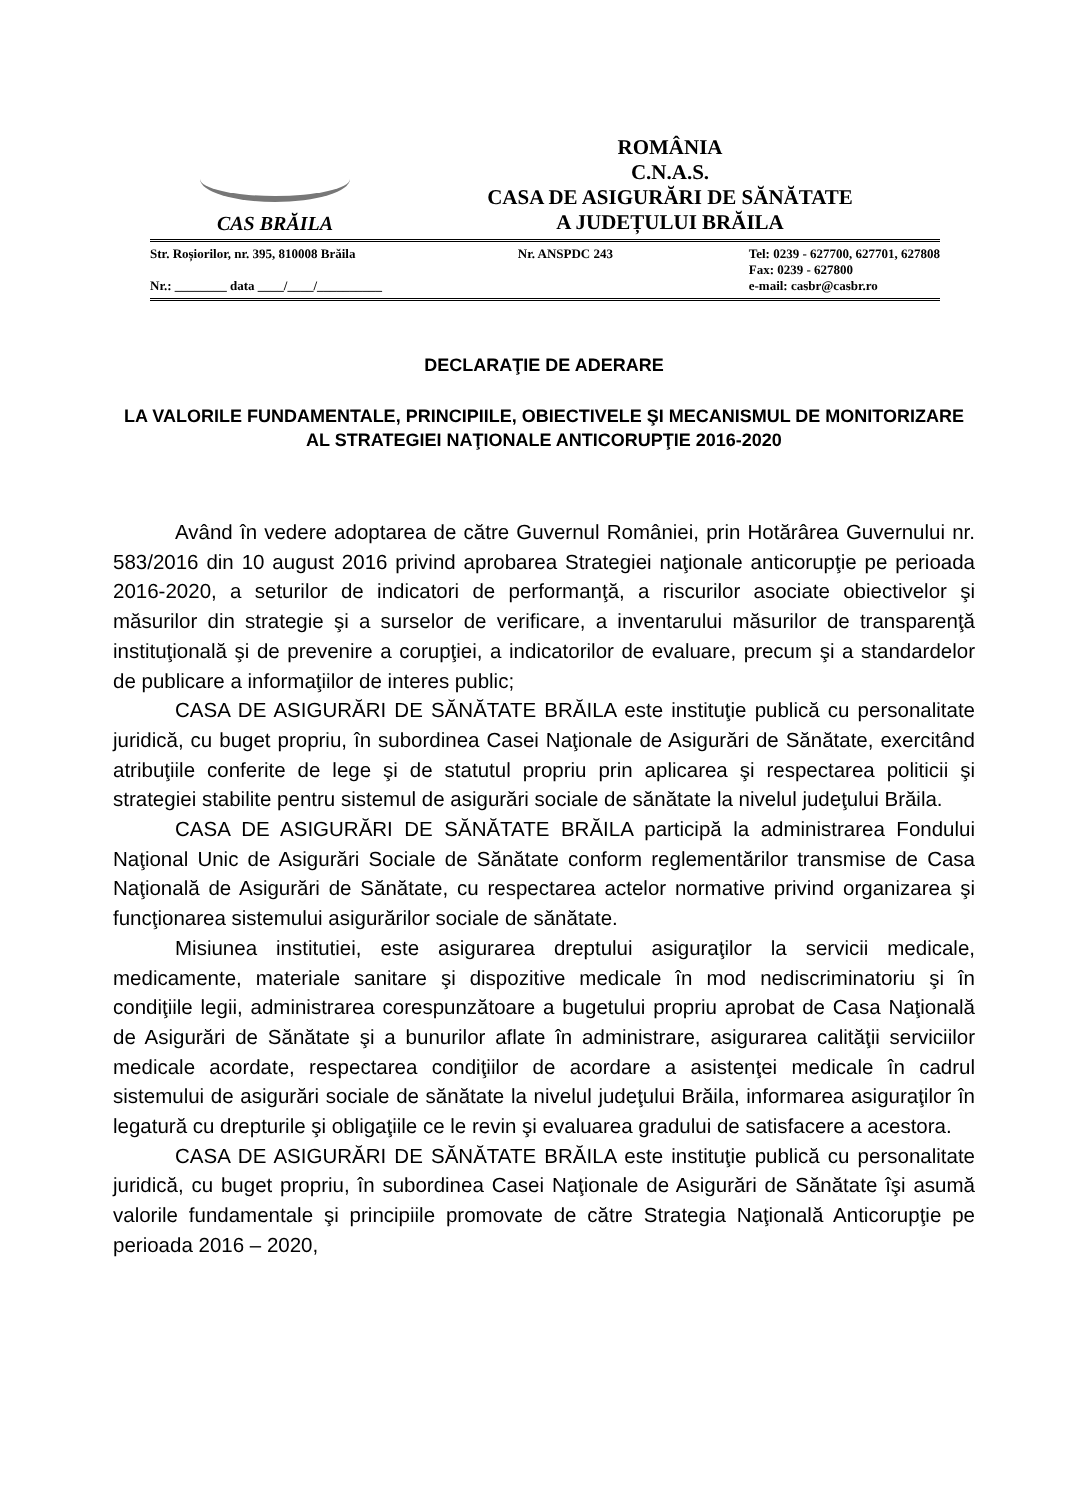CAS BRĂILA
ROMÂNIA
C.N.A.S.
CASA DE ASIGURĂRI DE SĂNĂTATE
A JUDEȚULUI BRĂILA
Str. Roșiorilor, nr. 395, 810008 Brăila
Nr.: ________ data ____/____/__________
Nr. ANSPDC 243 Tel: 0239 - 627700, 627701, 627808
Fax: 0239 - 627800
e-mail: casbr@casbr.ro
DECLARAŢIE DE ADERARE
LA VALORILE FUNDAMENTALE, PRINCIPIILE, OBIECTIVELE ŞI MECANISMUL DE MONITORIZARE AL STRATEGIEI NAŢIONALE ANTICORUPŢIE 2016-2020
Având în vedere adoptarea de către Guvernul României, prin Hotărârea Guvernului nr. 583/2016 din 10 august 2016 privind aprobarea Strategiei naţionale anticorupţie pe perioada 2016-2020, a seturilor de indicatori de performanţă, a riscurilor asociate obiectivelor şi măsurilor din strategie şi a surselor de verificare, a inventarului măsurilor de transparenţă instituţională şi de prevenire a corupţiei, a indicatorilor de evaluare, precum şi a standardelor de publicare a informaţiilor de interes public;
CASA DE ASIGURĂRI DE SĂNĂTATE BRĂILA este instituţie publică cu personalitate juridică, cu buget propriu, în subordinea Casei Naţionale de Asigurări de Sănătate, exercitând atribuţiile conferite de lege şi de statutul propriu prin aplicarea şi respectarea politicii şi strategiei stabilite pentru sistemul de asigurări sociale de sănătate la nivelul judeţului Brăila.
CASA DE ASIGURĂRI DE SĂNĂTATE BRĂILA participă la administrarea Fondului Naţional Unic de Asigurări Sociale de Sănătate conform reglementărilor transmise de Casa Naţională de Asigurări de Sănătate, cu respectarea actelor normative privind organizarea şi funcţionarea sistemului asigurărilor sociale de sănătate.
Misiunea institutiei, este asigurarea dreptului asiguraţilor la servicii medicale, medicamente, materiale sanitare şi dispozitive medicale în mod nediscriminatoriu şi în condiţiile legii, administrarea corespunzătoare a bugetului propriu aprobat de Casa Naţională de Asigurări de Sănătate şi a bunurilor aflate în administrare, asigurarea calităţii serviciilor medicale acordate, respectarea condiţiilor de acordare a asistenţei medicale în cadrul sistemului de asigurări sociale de sănătate la nivelul judeţului Brăila, informarea asiguraţilor în legatură cu drepturile şi obligaţiile ce le revin şi evaluarea gradului de satisfacere a acestora.
CASA DE ASIGURĂRI DE SĂNĂTATE BRĂILA este instituţie publică cu personalitate juridică, cu buget propriu, în subordinea Casei Naţionale de Asigurări de Sănătate îşi asumă valorile fundamentale şi principiile promovate de către Strategia Naţională Anticorupţie pe perioada 2016 – 2020,